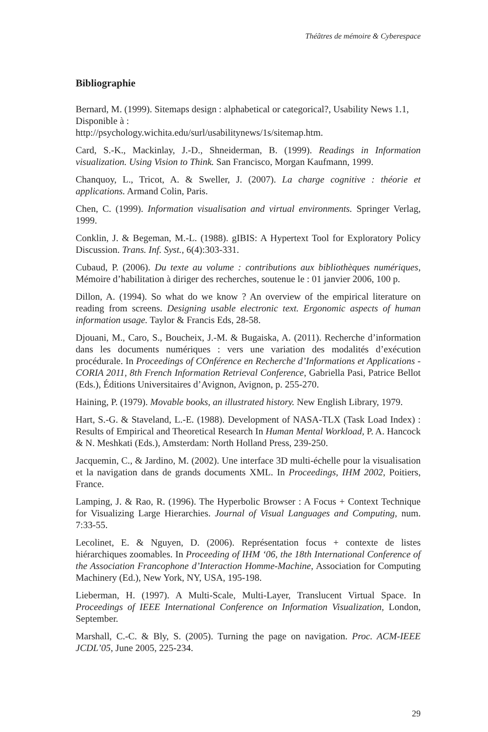Théâtres de mémoire & Cyberespace
Bibliographie
Bernard, M. (1999). Sitemaps design : alphabetical or categorical?, Usability News 1.1, Disponible à :
http://psychology.wichita.edu/surl/usabilitynews/1s/sitemap.htm.
Card, S.-K., Mackinlay, J.-D., Shneiderman, B. (1999). Readings in Information visualization. Using Vision to Think. San Francisco, Morgan Kaufmann, 1999.
Chanquoy, L., Tricot, A. & Sweller, J. (2007). La charge cognitive : théorie et applications. Armand Colin, Paris.
Chen, C. (1999). Information visualisation and virtual environments. Springer Verlag, 1999.
Conklin, J. & Begeman, M.-L. (1988). gIBIS: A Hypertext Tool for Exploratory Policy Discussion. Trans. Inf. Syst., 6(4):303-331.
Cubaud, P. (2006). Du texte au volume : contributions aux bibliothèques numériques, Mémoire d’habilitation à diriger des recherches, soutenue le : 01 janvier 2006, 100 p.
Dillon, A. (1994). So what do we know ? An overview of the empirical literature on reading from screens. Designing usable electronic text. Ergonomic aspects of human information usage. Taylor & Francis Eds, 28-58.
Djouani, M., Caro, S., Boucheix, J.-M. & Bugaiska, A. (2011). Recherche d’information dans les documents numériques : vers une variation des modalités d’exécution procédurale. In Proceedings of COnférence en Recherche d’Informations et Applications - CORIA 2011, 8th French Information Retrieval Conference, Gabriella Pasi, Patrice Bellot (Eds.), Éditions Universitaires d’Avignon, Avignon, p. 255-270.
Haining, P. (1979). Movable books, an illustrated history. New English Library, 1979.
Hart, S.-G. & Staveland, L.-E. (1988). Development of NASA-TLX (Task Load Index) : Results of Empirical and Theoretical Research In Human Mental Workload, P. A. Hancock & N. Meshkati (Eds.), Amsterdam: North Holland Press, 239-250.
Jacquemin, C., & Jardino, M. (2002). Une interface 3D multi-échelle pour la visualisation et la navigation dans de grands documents XML. In Proceedings, IHM 2002, Poitiers, France.
Lamping, J. & Rao, R. (1996). The Hyperbolic Browser : A Focus + Context Technique for Visualizing Large Hierarchies. Journal of Visual Languages and Computing, num. 7:33-55.
Lecolinet, E. & Nguyen, D. (2006). Représentation focus + contexte de listes hiérarchiques zoomables. In Proceeding of IHM ‘06, the 18th International Conference of the Association Francophone d’Interaction Homme-Machine, Association for Computing Machinery (Ed.), New York, NY, USA, 195-198.
Lieberman, H. (1997). A Multi-Scale, Multi-Layer, Translucent Virtual Space. In Proceedings of IEEE International Conference on Information Visualization, London, September.
Marshall, C.-C. & Bly, S. (2005). Turning the page on navigation. Proc. ACM-IEEE JCDL’05, June 2005, 225-234.
29